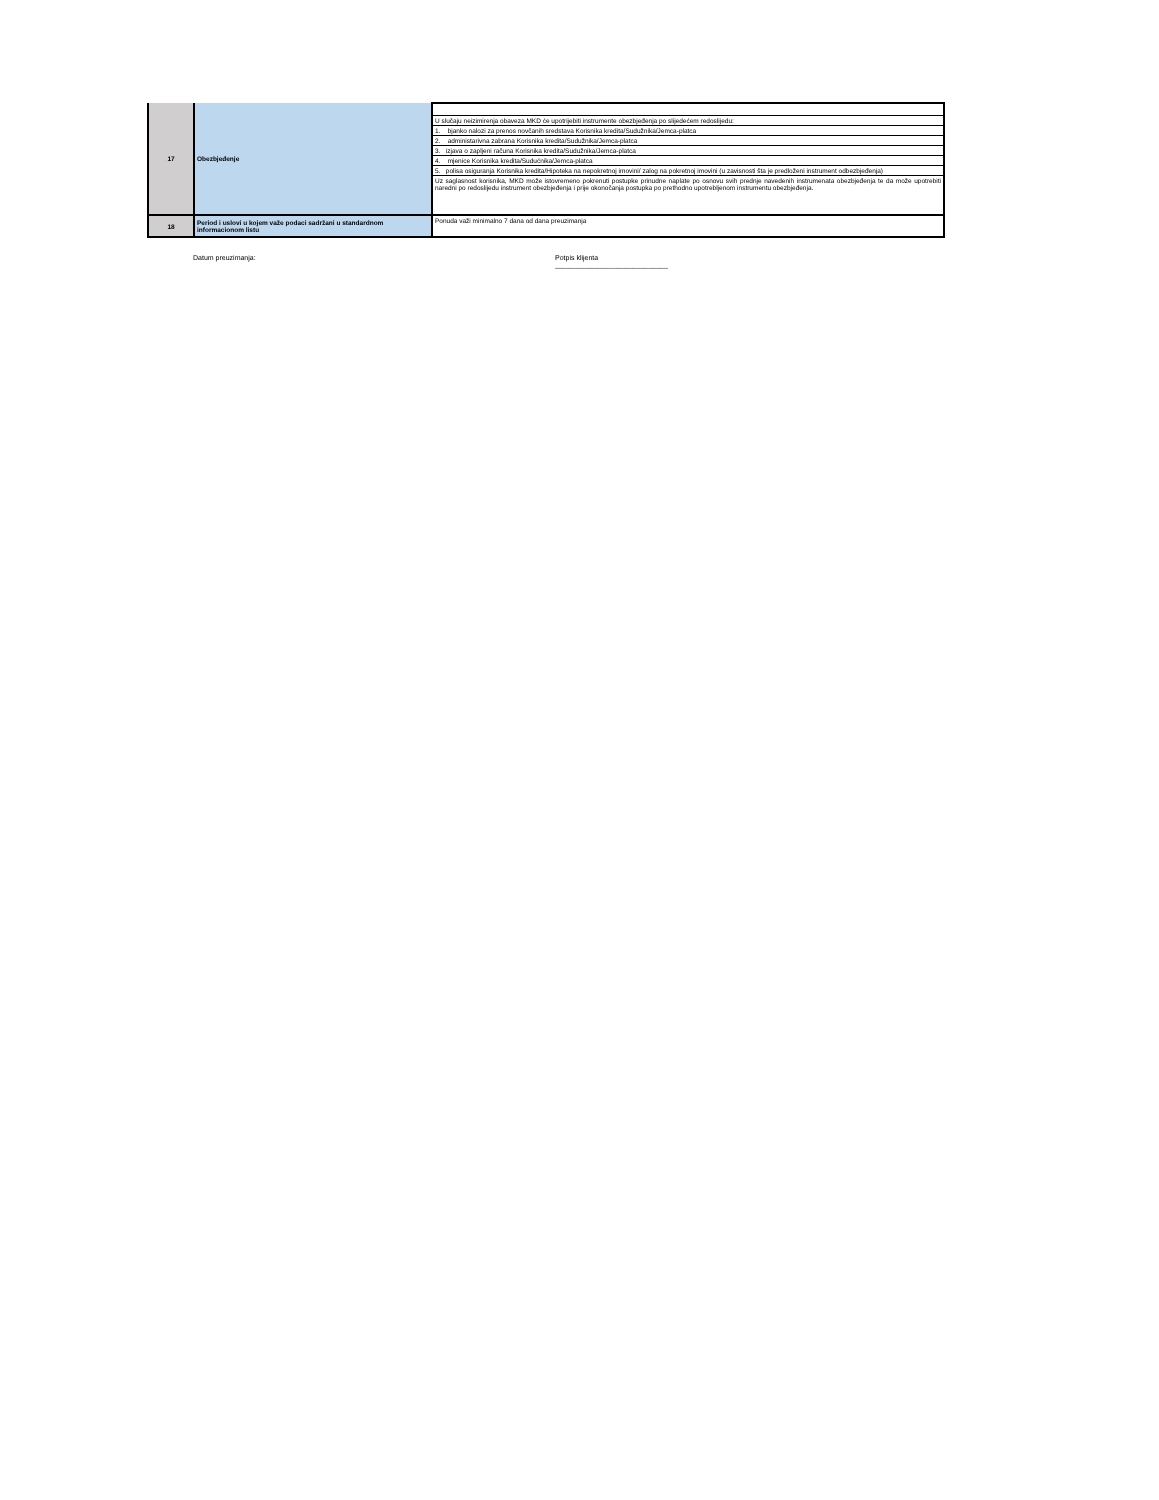| 17 | Obezbjeđenje | |
| | | U slučaju neizimirenja obaveza MKD će upotrijebiti instrumente obezbjeđenja po slijedećem redoslijedu: |
| | | 1. bjanko nalozi za prenos novčanih sredstava Korisnika kredita/Sudužnika/Jemca-platca |
| | | 2. administarivna zabrana Korisnika kredita/Sudužnika/Jemca-platca |
| | | 3. izjava o zapljeni računa Korisnika kredita/Sudužnika/Jemca-platca |
| | | 4. mjenice Korisnika kredita/Sudućnika/Jemca-platca |
| | | 5. polisa osiguranja Korisnika kredita/Hipoteka na nepokretnoj imovini/ zalog na pokretnoj imovini (u zavisnosti šta je predloženi instrument odbezbjeđenja) |
| | | Uz saglasnost korisnika, MKD može istovremeno pokrenuti postupke prinudne naplate po osnovu svih prednje navedenih instrumenata obezbjeđenja te da može upotrebiti naredni po redoslijedu instrument obezbjeđenja i prije okonočanja postupka po prethodno upotrebljenom instrumentu obezbjeđenja. |
| 18 | Period i uslovi u kojem važe podaci sadržani u standardnom informacionom listu | Ponuda važi minimalno 7 dana od dana preuzimanja |
Datum preuzimanja: Potpis klijenta
_____________________________